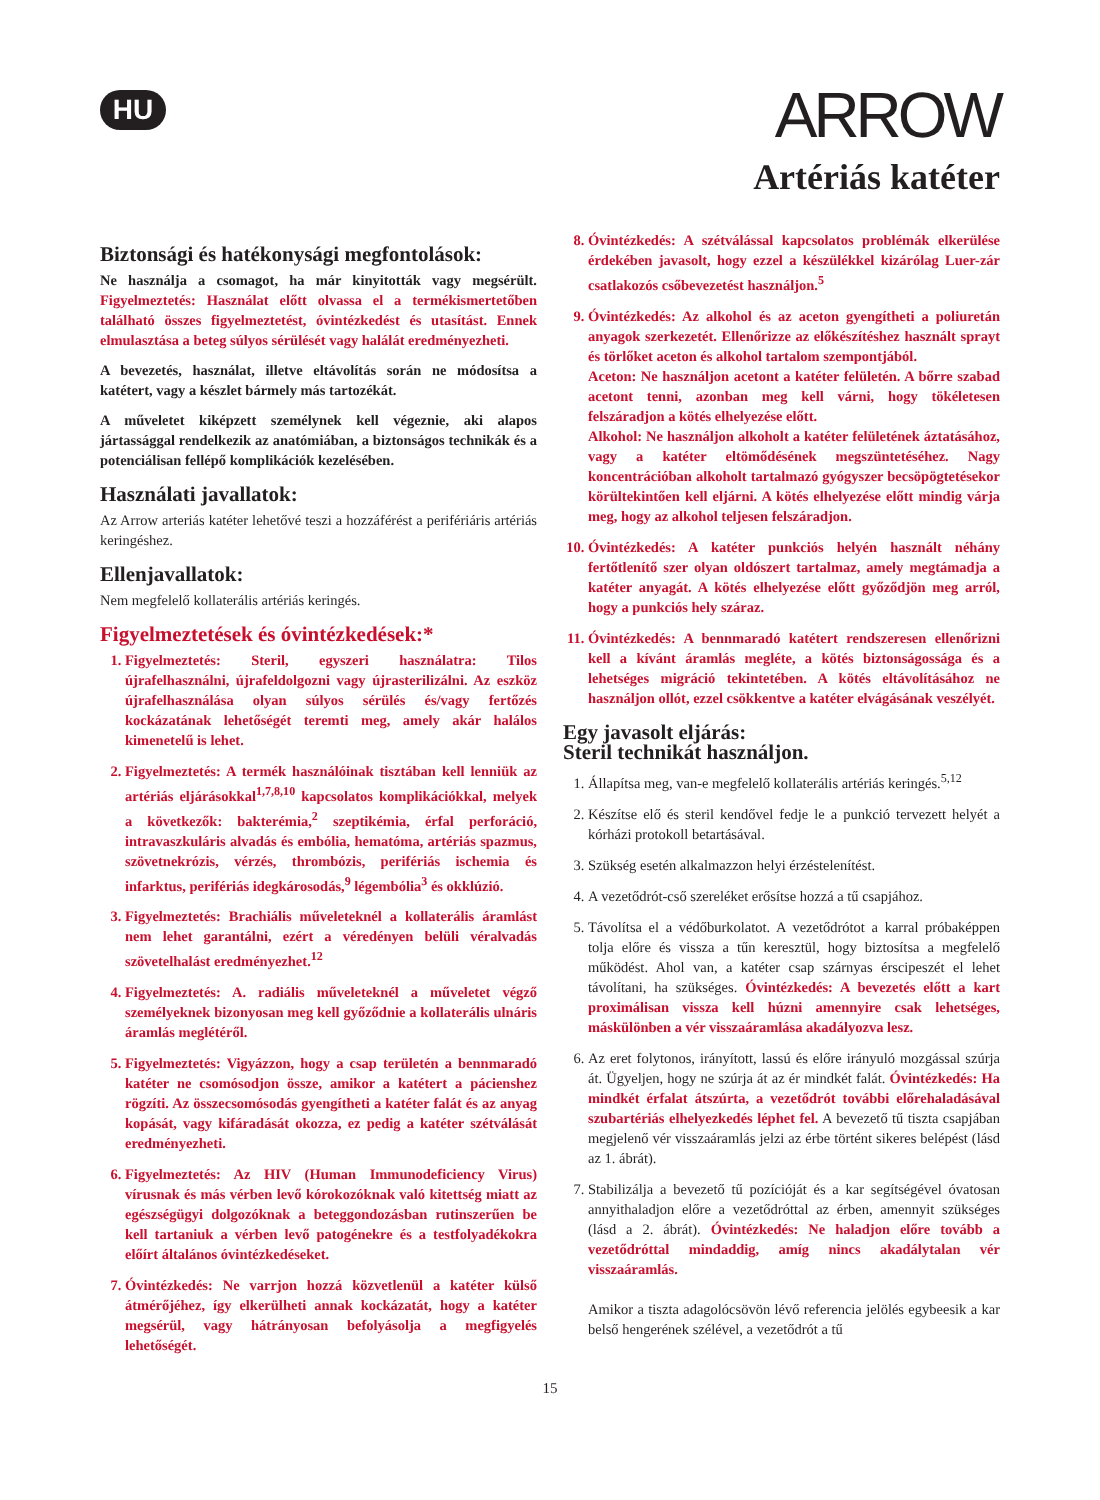HU
ARROW
Artériás katéter
Biztonsági és hatékonysági megfontolások:
Ne használja a csomagot, ha már kinyitották vagy megsérült. Figyelmeztetés: Használat előtt olvassa el a termékismertetőben található összes figyelmeztetést, óvintézkedést és utasítást. Ennek elmulasztása a beteg súlyos sérülését vagy halálát eredményezheti.
A bevezetés, használat, illetve eltávolítás során ne módosítsa a katétert, vagy a készlet bármely más tartozékát.
A műveletet kiképzett személynek kell végeznie, aki alapos jártassággal rendelkezik az anatómiában, a biztonságos technikák és a potenciálisan fellépő komplikációk kezelésében.
Használati javallatok:
Az Arrow arteriás katéter lehetővé teszi a hozzáférést a perifériáris artériás keringéshez.
Ellenjavallatok:
Nem megfelelő kollaterális artériás keringés.
Figyelmeztetések és óvintézkedések:*
1. Figyelmeztetés: Steril, egyszeri használatra: Tilos újrafelhasználni, újrafeldolgozni vagy újrasterilizálni. Az eszköz újrafelhasználása olyan súlyos sérülés és/vagy fertőzés kockázatának lehetőségét teremti meg, amely akár halálos kimenetelű is lehet.
2. Figyelmeztetés: A termék használóinak tisztában kell lenniük az artériás eljárásokkal<sup>1,7,8,10</sup> kapcsolatos komplikációkkal, melyek a következők: bakterémia,<sup>2</sup> szeptikémia, érfal perforáció, intravaszkuláris alvadás és embólia, hematóma, artériás spazmus, szövetnekrózis, vérzés, thrombózis, perifériás ischemia és infarktus, perifériás idegkárosodás,<sup>9</sup> légembólia<sup>3</sup> és okklúzió.
3. Figyelmeztetés: Brachiális műveleteknél a kollaterális áramlást nem lehet garantálni, ezért a véredényen belüli véralvadás szövetelhalást eredményezhet.<sup>12</sup>
4. Figyelmeztetés: A. radiális műveleteknél a műveletet végző személyeknek bizonyosan meg kell győződnie a kollaterális ulnáris áramlás meglétéről.
5. Figyelmeztetés: Vigyázzon, hogy a csap területén a bennmaradó katéter ne csomósodjon össze, amikor a katétert a pácienshez rögzíti. Az összecsomósodás gyengítheti a katéter falát és az anyag kopását, vagy kifáradását okozza, ez pedig a katéter szétválását eredményezheti.
6. Figyelmeztetés: Az HIV (Human Immunodeficiency Virus) vírusnak és más vérben levő kórokozóknak való kitettség miatt az egészségügyi dolgozóknak a beteggondozásban rutinszerűen be kell tartaniuk a vérben levő patogénekre és a testfolyadékokra előírt általános óvintézkedéseket.
7. Óvintézkedés: Ne varrjon hozzá közvetlenül a katéter külső átmérőjéhez, így elkerülheti annak kockázatát, hogy a katéter megsérül, vagy hátrányosan befolyásolja a megfigyelés lehetőségét.
8. Óvintézkedés: A szétválással kapcsolatos problémák elkerülése érdekében javasolt, hogy ezzel a készülékkel kizárólag Luer-zár csatlakozós csőbevezetést használjon.<sup>5</sup>
9. Óvintézkedés: Az alkohol és az aceton gyengítheti a poliuretán anyagok szerkezetét. Ellenőrizze az előkészítéshez használt sprayt és törlőket aceton és alkohol tartalom szempontjából.
Aceton: Ne használjon acetont a katéter felületén. A bőrre szabad acetont tenni, azonban meg kell várni, hogy tökéletesen felszáradjon a kötés elhelyezése előtt.
Alkohol: Ne használjon alkoholt a katéter felületének áztatásához, vagy a katéter eltömődésének megszüntetéséhez. Nagy koncentrációban alkoholt tartalmazó gyógyszer becsöpögtetésekor körültekintően kell eljárni. A kötés elhelyezése előtt mindig várja meg, hogy az alkohol teljesen felszáradjon.
10. Óvintézkedés: A katéter punkciós helyén használt néhány fertőtlenítő szer olyan oldószert tartalmaz, amely megtámadja a katéter anyagát. A kötés elhelyezése előtt győződjön meg arról, hogy a punkciós hely száraz.
11. Óvintézkedés: A bennmaradó katétert rendszeresen ellenőrizni kell a kívánt áramlás megléte, a kötés biztonságossága és a lehetséges migráció tekintetében. A kötés eltávolításához ne használjon ollót, ezzel csökkentve a katéter elvágásának veszélyét.
Egy javasolt eljárás:
Steril technikát használjon.
1. Állapítsa meg, van-e megfelelő kollaterális artériás keringés.<sup>5,12</sup>
2. Készítse elő és steril kendővel fedje le a punkció tervezett helyét a kórházi protokoll betartásával.
3. Szükség esetén alkalmazzon helyi érzéstelenítést.
4. A vezetődrót-cső szereléket erősítse hozzá a tű csapjához.
5. Távolítsa el a védőburkolatot. A vezetődrótot a karral próbaképpen tolja előre és vissza a tűn keresztül, hogy biztosítsa a megfelelő működést. Ahol van, a katéter csap szárnyas érscipeszét el lehet távolítani, ha szükséges. Óvintézkedés: A bevezetés előtt a kart proximálisan vissza kell húzni amennyire csak lehetséges, máskülönben a vér visszaáramlása akadályozva lesz.
6. Az eret folytonos, irányított, lassú és előre irányuló mozgással szúrja át. Ügyeljen, hogy ne szúrja át az ér mindkét falát. Óvintézkedés: Ha mindkét érfalat átszúrta, a vezetődrót további előrehaladásával szubartériás elhelyezkedés léphet fel. A bevezető tű tiszta csapjában megjelenő vér visszaáramlás jelzi az érbe történt sikeres belépést (lásd az 1. ábrát).
7. Stabilizálja a bevezető tű pozícióját és a kar segítségével óvatosan annyithaladjon előre a vezetődróttal az érben, amennyit szükséges (lásd a 2. ábrát). Óvintézkedés: Ne haladjon előre tovább a vezetődróttal mindaddig, amíg nincs akadálytalan vér visszaáramlás.
Amikor a tiszta adagolócsövön lévő referencia jelölés egybeesik a kar belső hengerének szélével, a vezetődrót a tű
15